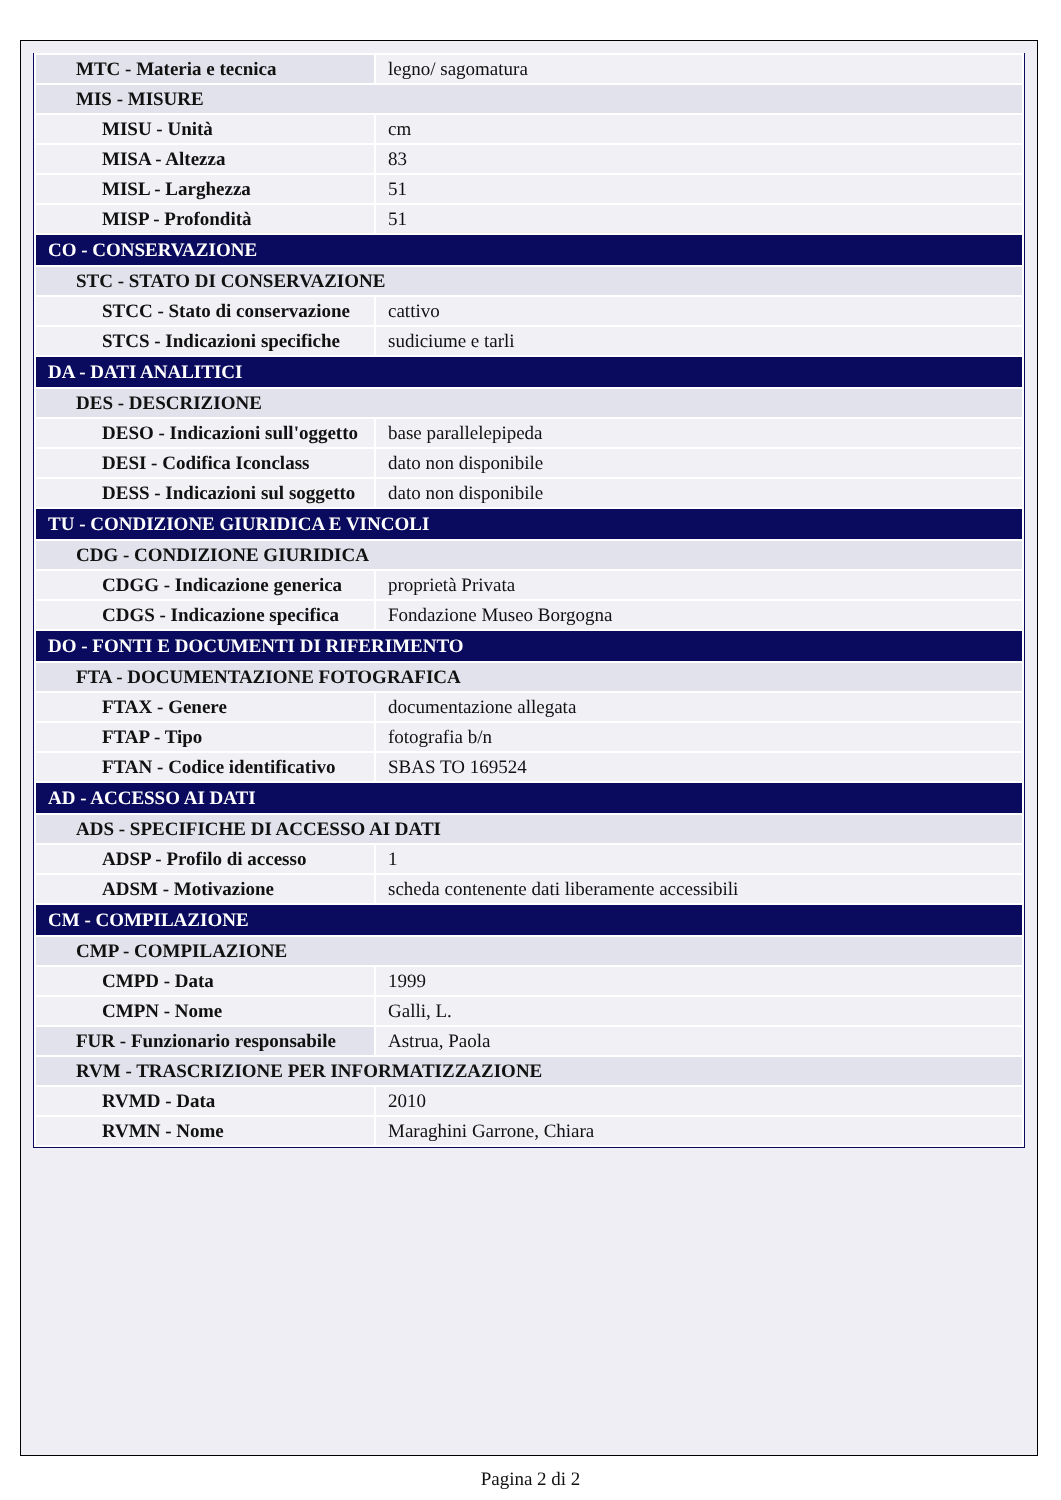| MTC - Materia e tecnica | legno/ sagomatura |
| MIS - MISURE | |
| MISU - Unità | cm |
| MISA - Altezza | 83 |
| MISL - Larghezza | 51 |
| MISP - Profondità | 51 |
| CO - CONSERVAZIONE | |
| STC - STATO DI CONSERVAZIONE | |
| STCC - Stato di conservazione | cattivo |
| STCS - Indicazioni specifiche | sudiciume e tarli |
| DA - DATI ANALITICI | |
| DES - DESCRIZIONE | |
| DESO - Indicazioni sull'oggetto | base parallelepipeda |
| DESI - Codifica Iconclass | dato non disponibile |
| DESS - Indicazioni sul soggetto | dato non disponibile |
| TU - CONDIZIONE GIURIDICA E VINCOLI | |
| CDG - CONDIZIONE GIURIDICA | |
| CDGG - Indicazione generica | proprietà Privata |
| CDGS - Indicazione specifica | Fondazione Museo Borgogna |
| DO - FONTI E DOCUMENTI DI RIFERIMENTO | |
| FTA - DOCUMENTAZIONE FOTOGRAFICA | |
| FTAX - Genere | documentazione allegata |
| FTAP - Tipo | fotografia b/n |
| FTAN - Codice identificativo | SBAS TO 169524 |
| AD - ACCESSO AI DATI | |
| ADS - SPECIFICHE DI ACCESSO AI DATI | |
| ADSP - Profilo di accesso | 1 |
| ADSM - Motivazione | scheda contenente dati liberamente accessibili |
| CM - COMPILAZIONE | |
| CMP - COMPILAZIONE | |
| CMPD - Data | 1999 |
| CMPN - Nome | Galli, L. |
| FUR - Funzionario responsabile | Astrua, Paola |
| RVM - TRASCRIZIONE PER INFORMATIZZAZIONE | |
| RVMD - Data | 2010 |
| RVMN - Nome | Maraghini Garrone, Chiara |
Pagina 2 di 2